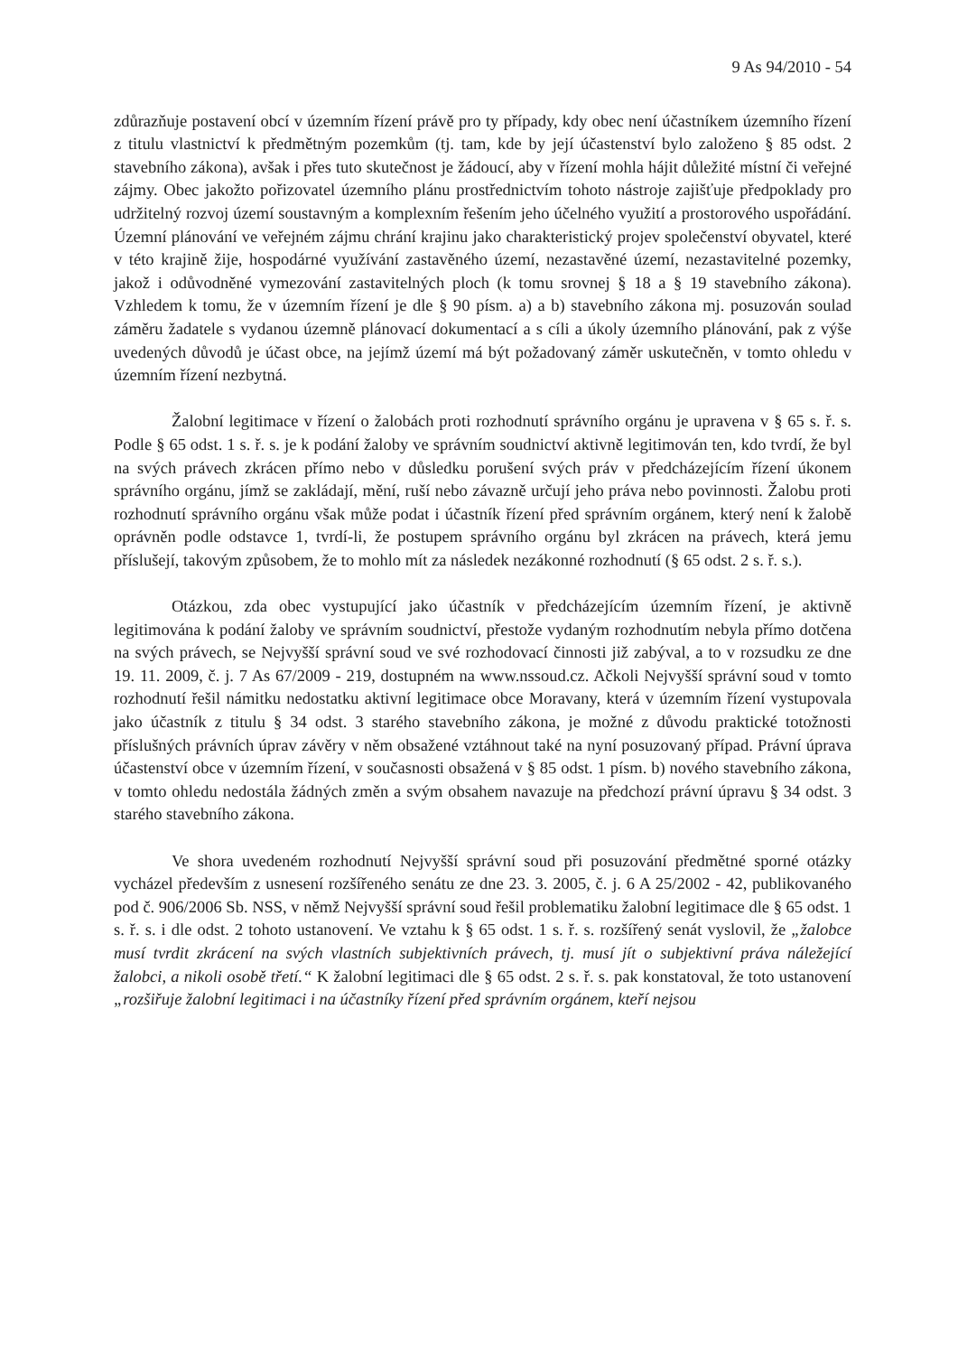9 As 94/2010 - 54
zdůrazňuje postavení obcí v územním řízení právě pro ty případy, kdy obec není účastníkem územního řízení z titulu vlastnictví k předmětným pozemkům (tj. tam, kde by její účastenství bylo založeno § 85 odst. 2 stavebního zákona), avšak i přes tuto skutečnost je žádoucí, aby v řízení mohla hájit důležité místní či veřejné zájmy. Obec jakožto pořizovatel územního plánu prostřednictvím tohoto nástroje zajišťuje předpoklady pro udržitelný rozvoj území soustavným a komplexním řešením jeho účelného využití a prostorového uspořádání. Územní plánování ve veřejném zájmu chrání krajinu jako charakteristický projev společenství obyvatel, které v této krajině žije, hospodárné využívání zastavěného území, nezastavěné území, nezastavitelné pozemky, jakož i odůvodněné vymezování zastavitelných ploch (k tomu srovnej § 18 a § 19 stavebního zákona). Vzhledem k tomu, že v územním řízení je dle § 90 písm. a) a b) stavebního zákona mj. posuzován soulad záměru žadatele s vydanou územně plánovací dokumentací a s cíli a úkoly územního plánování, pak z výše uvedených důvodů je účast obce, na jejímž území má být požadovaný záměr uskutečněn, v tomto ohledu v územním řízení nezbytná.
Žalobní legitimace v řízení o žalobách proti rozhodnutí správního orgánu je upravena v § 65 s. ř. s. Podle § 65 odst. 1 s. ř. s. je k podání žaloby ve správním soudnictví aktivně legitimován ten, kdo tvrdí, že byl na svých právech zkrácen přímo nebo v důsledku porušení svých práv v předcházejícím řízení úkonem správního orgánu, jímž se zakládají, mění, ruší nebo závazně určují jeho práva nebo povinnosti. Žalobu proti rozhodnutí správního orgánu však může podat i účastník řízení před správním orgánem, který není k žalobě oprávněn podle odstavce 1, tvrdí-li, že postupem správního orgánu byl zkrácen na právech, která jemu příslušejí, takovým způsobem, že to mohlo mít za následek nezákonné rozhodnutí (§ 65 odst. 2 s. ř. s.).
Otázkou, zda obec vystupující jako účastník v předcházejícím územním řízení, je aktivně legitimována k podání žaloby ve správním soudnictví, přestože vydaným rozhodnutím nebyla přímo dotčena na svých právech, se Nejvyšší správní soud ve své rozhodovací činnosti již zabýval, a to v rozsudku ze dne 19. 11. 2009, č. j. 7 As 67/2009 - 219, dostupném na www.nssoud.cz. Ačkoli Nejvyšší správní soud v tomto rozhodnutí řešil námitku nedostatku aktivní legitimace obce Moravany, která v územním řízení vystupovala jako účastník z titulu § 34 odst. 3 starého stavebního zákona, je možné z důvodu praktické totožnosti příslušných právních úprav závěry v něm obsažené vztáhnout také na nyní posuzovaný případ. Právní úprava účastenství obce v územním řízení, v současnosti obsažená v § 85 odst. 1 písm. b) nového stavebního zákona, v tomto ohledu nedostála žádných změn a svým obsahem navazuje na předchozí právní úpravu § 34 odst. 3 starého stavebního zákona.
Ve shora uvedeném rozhodnutí Nejvyšší správní soud při posuzování předmětné sporné otázky vycházel především z usnesení rozšířeného senátu ze dne 23. 3. 2005, č. j. 6 A 25/2002 - 42, publikovaného pod č. 906/2006 Sb. NSS, v němž Nejvyšší správní soud řešil problematiku žalobní legitimace dle § 65 odst. 1 s. ř. s. i dle odst. 2 tohoto ustanovení. Ve vztahu k § 65 odst. 1 s. ř. s. rozšířený senát vyslovil, že „žalobce musí tvrdit zkrácení na svých vlastních subjektivních právech, tj. musí jít o subjektivní práva náležející žalobci, a nikoli osobě třetí.“ K žalobní legitimaci dle § 65 odst. 2 s. ř. s. pak konstatoval, že toto ustanovení „rozšiřuje žalobní legitimaci i na účastníky řízení před správním orgánem, kteří nejsou